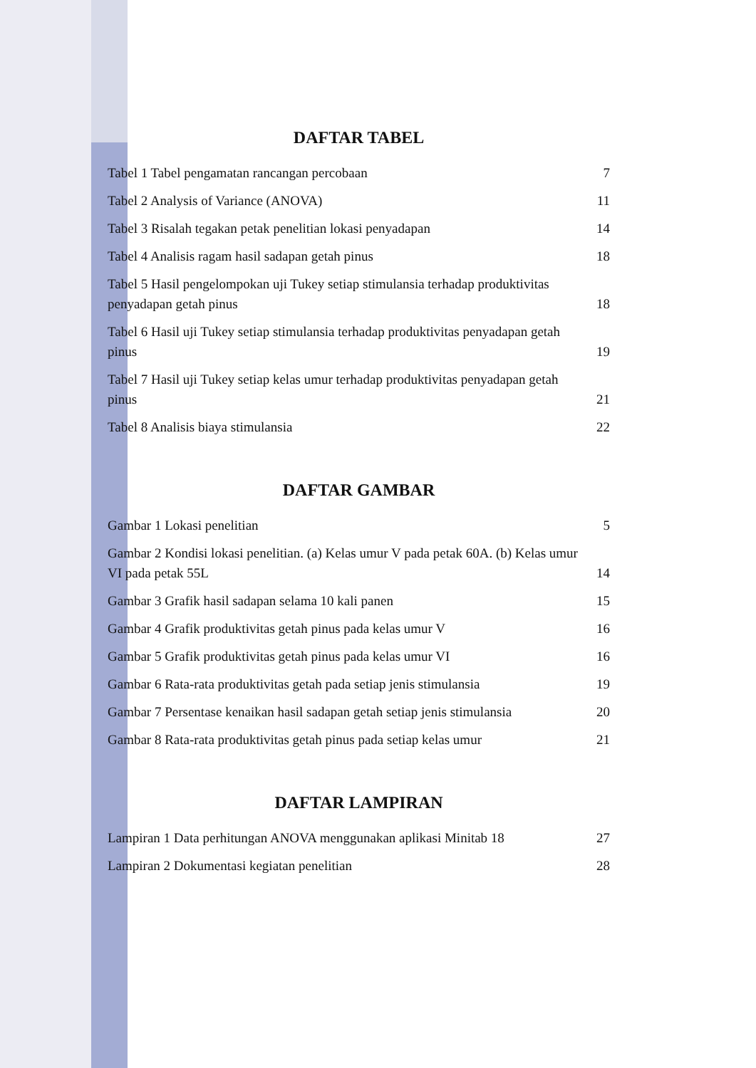DAFTAR TABEL
Tabel 1 Tabel pengamatan rancangan percobaan 7
Tabel 2 Analysis of Variance (ANOVA) 11
Tabel 3 Risalah tegakan petak penelitian lokasi penyadapan 14
Tabel 4 Analisis ragam hasil sadapan getah pinus 18
Tabel 5 Hasil pengelompokan uji Tukey setiap stimulansia terhadap produktivitas penyadapan getah pinus 18
Tabel 6 Hasil uji Tukey setiap stimulansia terhadap produktivitas penyadapan getah pinus 19
Tabel 7 Hasil uji Tukey setiap kelas umur terhadap produktivitas penyadapan getah pinus 21
Tabel 8 Analisis biaya stimulansia 22
DAFTAR GAMBAR
Gambar 1 Lokasi penelitian 5
Gambar 2 Kondisi lokasi penelitian. (a) Kelas umur V pada petak 60A. (b) Kelas umur VI pada petak 55L 14
Gambar 3 Grafik hasil sadapan selama 10 kali panen 15
Gambar 4 Grafik produktivitas getah pinus pada kelas umur V 16
Gambar 5 Grafik produktivitas getah pinus pada kelas umur VI 16
Gambar 6 Rata-rata produktivitas getah pada setiap jenis stimulansia 19
Gambar 7 Persentase kenaikan hasil sadapan getah setiap jenis stimulansia 20
Gambar 8 Rata-rata produktivitas getah pinus pada setiap kelas umur 21
DAFTAR LAMPIRAN
Lampiran 1 Data perhitungan ANOVA menggunakan aplikasi Minitab 18 27
Lampiran 2 Dokumentasi kegiatan penelitian 28